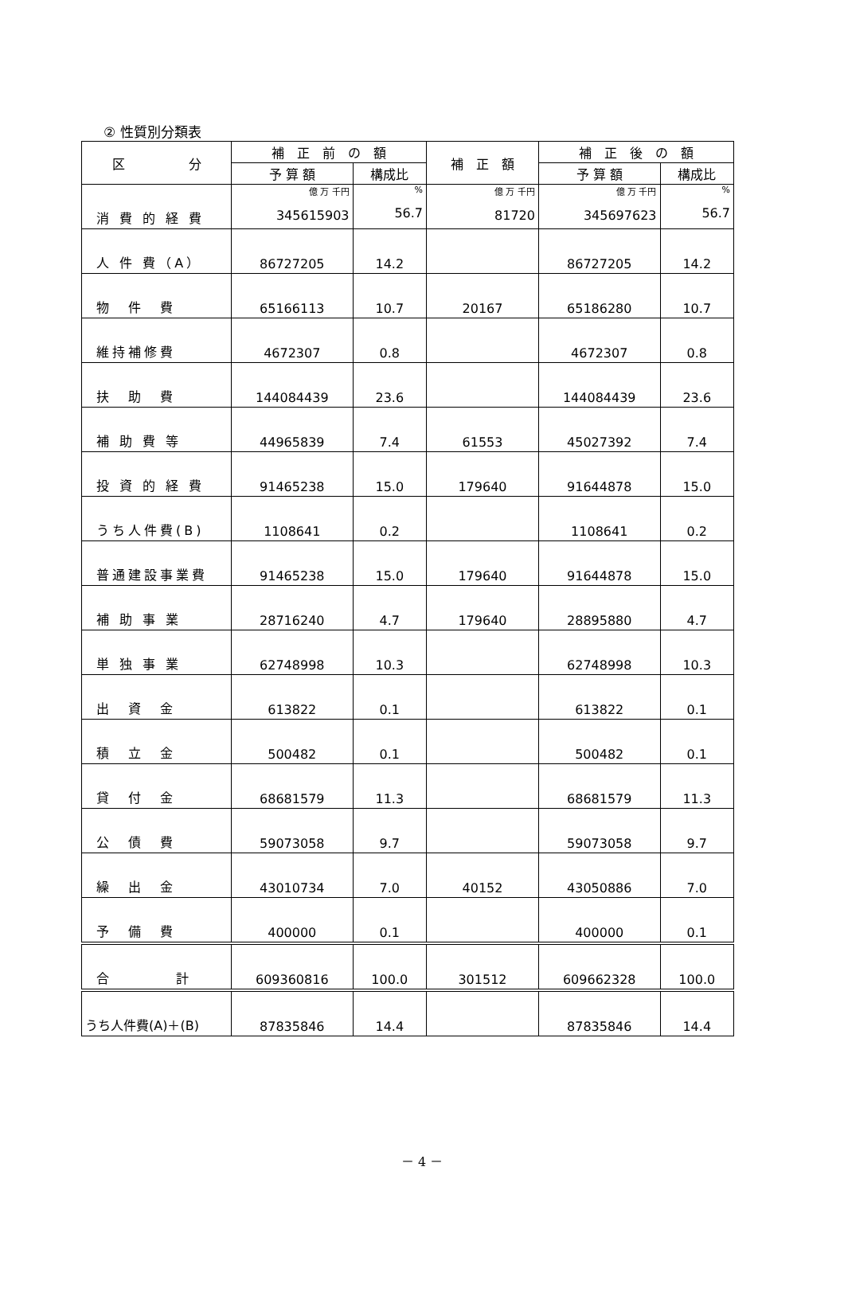② 性質別分類表
| 区 分 | 補 正 前 の 額 | | 補 正 額 | 補 正 後 の 額 | |
| --- | --- | --- | --- | --- | --- |
| | 予 算 額 | 構成比 | | 予 算 額 | 構成比 |
| 消 費 的 経 費 | 億 万 千円 345615903 | % 56.7 | 億 万 千円 81720 | 億 万 千円 345697623 | % 56.7 |
| 人 件 費（A） | 86727205 | 14.2 | | 86727205 | 14.2 |
| 物 件 費 | 65166113 | 10.7 | 20167 | 65186280 | 10.7 |
| 維持補修費 | 4672307 | 0.8 | | 4672307 | 0.8 |
| 扶 助 費 | 144084439 | 23.6 | | 144084439 | 23.6 |
| 補 助 費 等 | 44965839 | 7.4 | 61553 | 45027392 | 7.4 |
| 投 資 的 経 費 | 91465238 | 15.0 | 179640 | 91644878 | 15.0 |
| うち人件費(B) | 1108641 | 0.2 | | 1108641 | 0.2 |
| 普通建設事業費 | 91465238 | 15.0 | 179640 | 91644878 | 15.0 |
| 補 助 事 業 | 28716240 | 4.7 | 179640 | 28895880 | 4.7 |
| 単 独 事 業 | 62748998 | 10.3 | | 62748998 | 10.3 |
| 出 資 金 | 613822 | 0.1 | | 613822 | 0.1 |
| 積 立 金 | 500482 | 0.1 | | 500482 | 0.1 |
| 貸 付 金 | 68681579 | 11.3 | | 68681579 | 11.3 |
| 公 債 費 | 59073058 | 9.7 | | 59073058 | 9.7 |
| 繰 出 金 | 43010734 | 7.0 | 40152 | 43050886 | 7.0 |
| 予 備 費 | 400000 | 0.1 | | 400000 | 0.1 |
| 合 計 | 609360816 | 100.0 | 301512 | 609662328 | 100.0 |
| うち人件費(A)＋(B) | 87835846 | 14.4 | | 87835846 | 14.4 |
－ 4 －